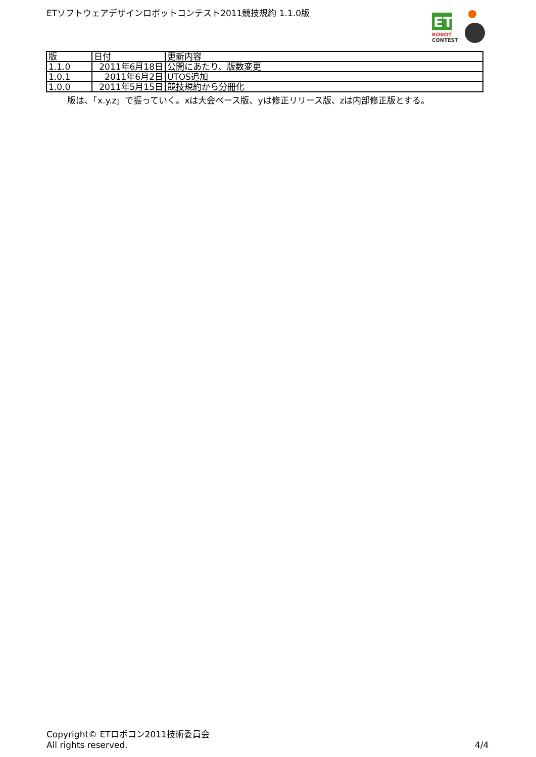ETソフトウェアデザインロボットコンテスト2011競技規約 1.1.0版
ET
ROBOT
CONTEST
| 版 | 日付 | 更新内容 |
| --- | --- | --- |
| 1.1.0 | 2011年6月18日 | 公開にあたり、版数変更 |
| 1.0.1 | 2011年6月2日 | UTOS追加 |
| 1.0.0 | 2011年5月15日 | 競技規約から分冊化 |
版は、「x.y.z」で振っていく。xは大会ベース版、yは修正リリース版、zは内部修正版とする。
Copyright© ETロボコン2011技術委員会
All rights reserved.
4/4